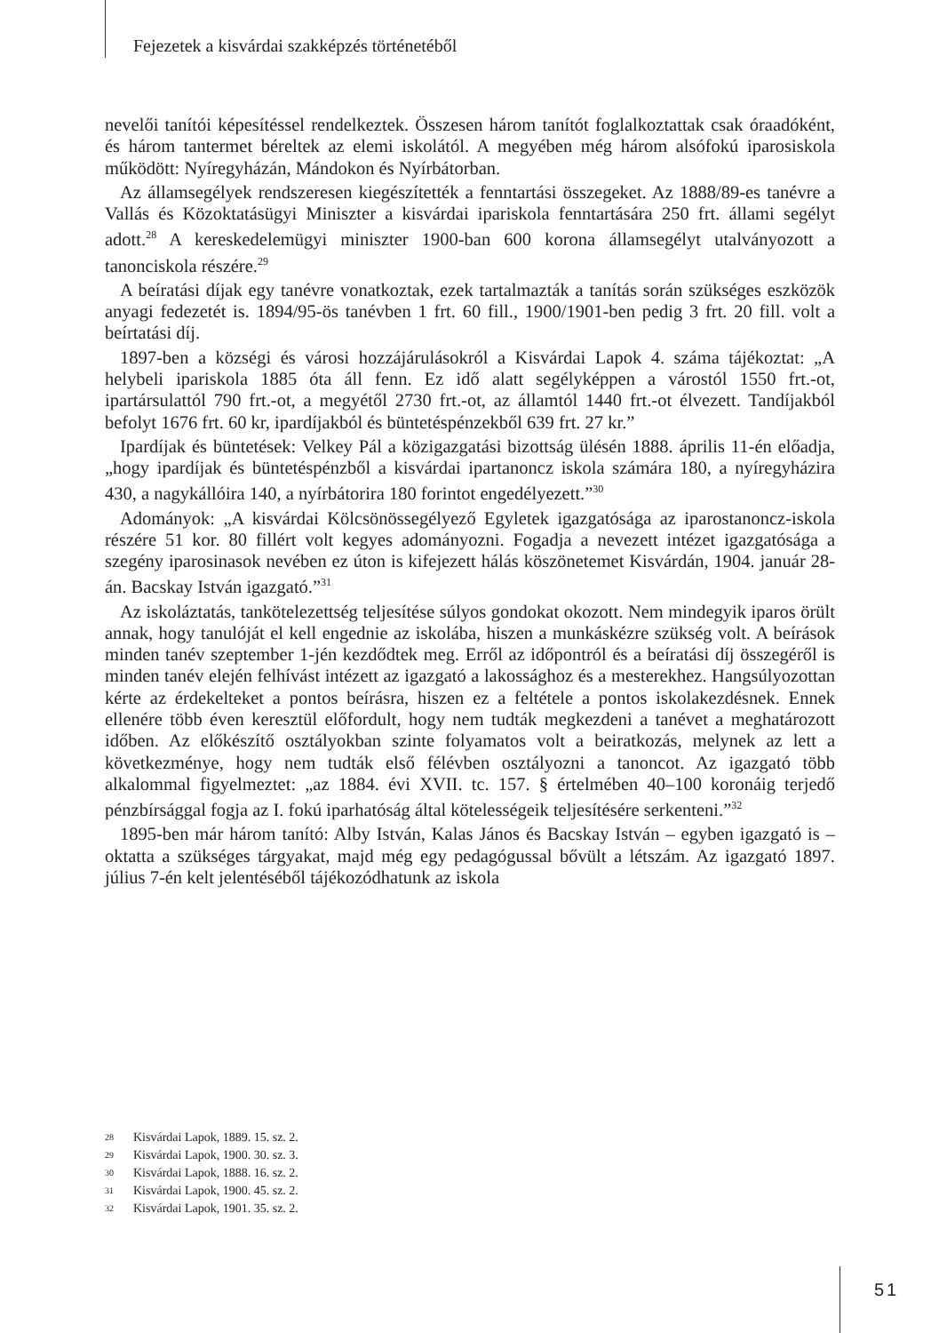Fejezetek a kisvárdai szakképzés történetéből
nevelői tanítói képesítéssel rendelkeztek. Összesen három tanítót foglalkoztattak csak óraadóként, és három tantermet béreltek az elemi iskolától. A megyében még három alsófokú iparosiskola működött: Nyíregyházán, Mándokon és Nyírbátorban.
Az államsegélyek rendszeresen kiegészítették a fenntartási összegeket. Az 1888/89-es tanévre a Vallás és Közoktatásügyi Miniszter a kisvárdai ipariskola fenntartására 250 frt. állami segélyt adott.<sup>28</sup> A kereskedelemügyi miniszter 1900-ban 600 korona államsegélyt utalványozott a tanonciskola részére.<sup>29</sup>
A beíratási díjak egy tanévre vonatkoztak, ezek tartalmazták a tanítás során szükséges eszközök anyagi fedezetét is. 1894/95-ös tanévben 1 frt. 60 fill., 1900/1901-ben pedig 3 frt. 20 fill. volt a beírtatási díj.
1897-ben a községi és városi hozzájárulásokról a Kisvárdai Lapok 4. száma tájékoztat: „A helybeli ipariskola 1885 óta áll fenn. Ez idő alatt segélyképpen a várostól 1550 frt.-ot, ipartársulattól 790 frt.-ot, a megyétől 2730 frt.-ot, az államtól 1440 frt.-ot élvezett. Tandíjakból befolyt 1676 frt. 60 kr, ipardíjakból és büntetéspénzekből 639 frt. 27 kr.”
Ipardíjak és büntetések: Velkey Pál a közigazgatási bizottság ülésén 1888. április 11-én előadja, „hogy ipardíjak és büntetéspénzből a kisvárdai ipartanoncz iskola számára 180, a nyíregyházira 430, a nagykállóira 140, a nyírbátorira 180 forintot engedélyezett.”<sup>30</sup>
Adományok: „A kisvárdai Kölcsönössegélyező Egyletek igazgatósága az iparostanoncz-iskola részére 51 kor. 80 fillért volt kegyes adományozni. Fogadja a nevezett intézet igazgatósága a szegény iparosinasok nevében ez úton is kifejezett hálás köszönetemet Kisvárdán, 1904. január 28-án. Bacskay István igazgató.”<sup>31</sup>
Az iskoláztatás, tankötelezettség teljesítése súlyos gondokat okozott. Nem mindegyik iparos örült annak, hogy tanulóját el kell engednie az iskolába, hiszen a munkáskézre szükség volt. A beírások minden tanév szeptember 1-jén kezdődtek meg. Erről az időpontról és a beíratási díj összegéről is minden tanév elején felhívást intézett az igazgató a lakossághoz és a mesterekhez. Hangsúlyozottan kérte az érdekelteket a pontos beírásra, hiszen ez a feltétele a pontos iskolakezdésnek. Ennek ellenére több éven keresztül előfordult, hogy nem tudták megkezdeni a tanévet a meghatározott időben. Az előkészítő osztályokban szinte folyamatos volt a beiratkozás, melynek az lett a következménye, hogy nem tudták első félévben osztályozni a tanoncot. Az igazgató több alkalommal figyelmeztet: „az 1884. évi XVII. tc. 157. § értelmében 40–100 koronáig terjedő pénzbírsággal fogja az I. fokú iparhatóság által kötelességeik teljesítésére serkenteni.”<sup>32</sup>
1895-ben már három tanító: Alby István, Kalas János és Bacskay István – egyben igazgató is – oktatta a szükséges tárgyakat, majd még egy pedagógussal bővült a létszám. Az igazgató 1897. július 7-én kelt jelentéséből tájékozódhatunk az iskola
28 Kisvárdai Lapok, 1889. 15. sz. 2.
29 Kisvárdai Lapok, 1900. 30. sz. 3.
30 Kisvárdai Lapok, 1888. 16. sz. 2.
31 Kisvárdai Lapok, 1900. 45. sz. 2.
32 Kisvárdai Lapok, 1901. 35. sz. 2.
51